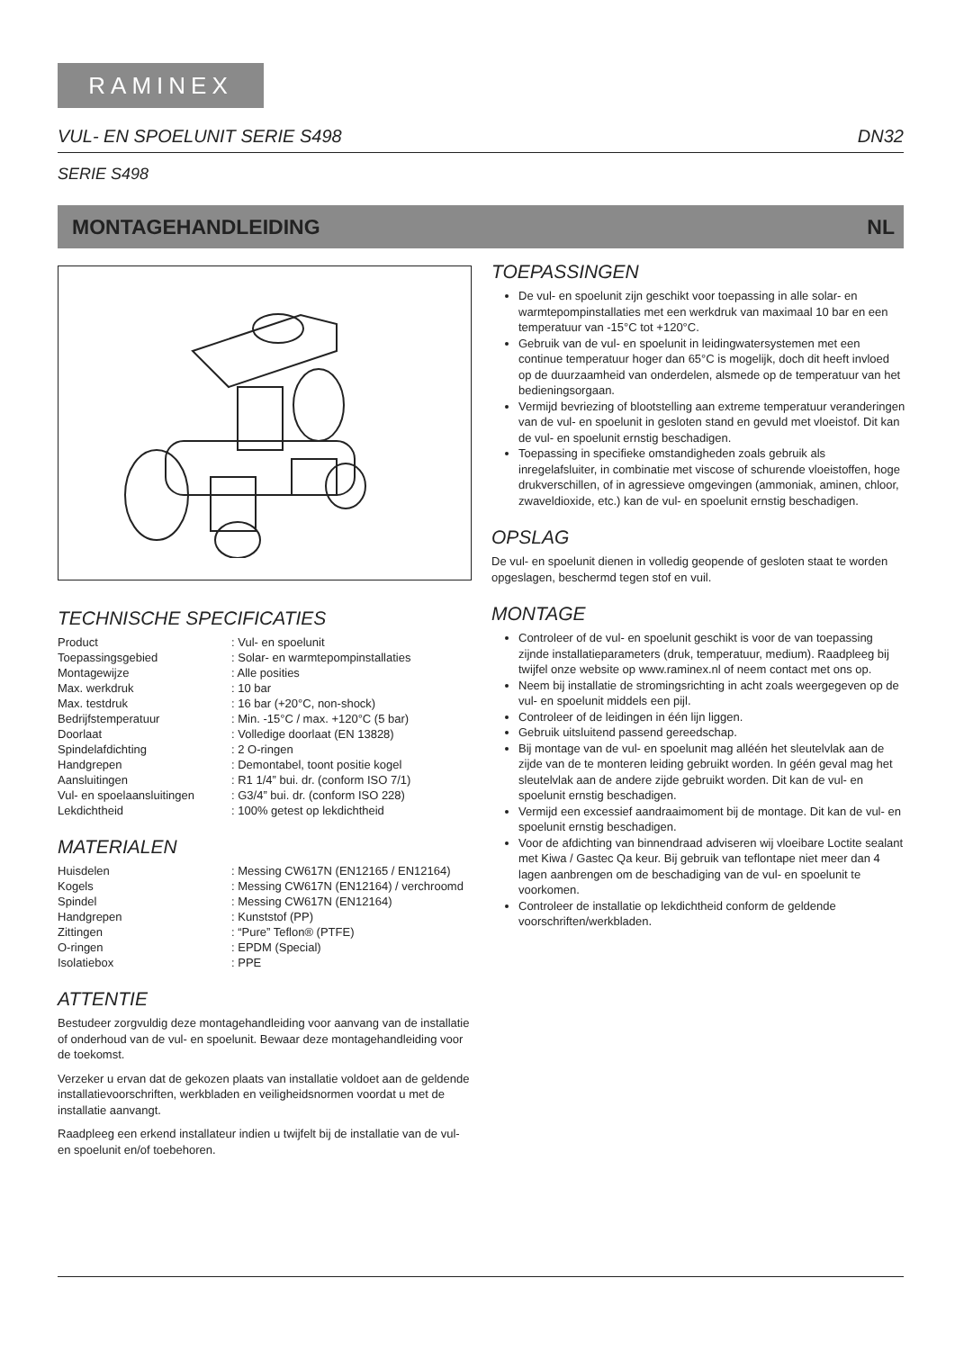RAMINEX
VUL- EN SPOELUNIT SERIE S498 DN32
SERIE S498
MONTAGEHANDLEIDING NL
TECHNISCHE SPECIFICATIES
| Product | : Vul- en spoelunit |
| Toepassingsgebied | : Solar- en warmtepompinstallaties |
| Montagewijze | : Alle posities |
| Max. werkdruk | : 10 bar |
| Max. testdruk | : 16 bar (+20°C, non-shock) |
| Bedrijfstemperatuur | : Min. -15°C / max. +120°C (5 bar) |
| Doorlaat | : Volledige doorlaat (EN 13828) |
| Spindelafdichting | : 2 O-ringen |
| Handgrepen | : Demontabel, toont positie kogel |
| Aansluitingen | : R1 1/4” bui. dr. (conform ISO 7/1) |
| Vul- en spoelaansluitingen | : G3/4” bui. dr. (conform ISO 228) |
| Lekdichtheid | : 100% getest op lekdichtheid |
MATERIALEN
| Huisdelen | : Messing CW617N (EN12165 / EN12164) |
| Kogels | : Messing CW617N (EN12164) / verchroomd |
| Spindel | : Messing CW617N (EN12164) |
| Handgrepen | : Kunststof (PP) |
| Zittingen | : “Pure” Teflon® (PTFE) |
| O-ringen | : EPDM (Special) |
| Isolatiebox | : PPE |
ATTENTIE
Bestudeer zorgvuldig deze montagehandleiding voor aanvang van de installatie of onderhoud van de vul- en spoelunit. Bewaar deze montagehandleiding voor de toekomst.
Verzeker u ervan dat de gekozen plaats van installatie voldoet aan de geldende installatievoorschriften, werkbladen en veiligheidsnormen voordat u met de installatie aanvangt.
Raadpleeg een erkend installateur indien u twijfelt bij de installatie van de vul- en spoelunit en/of toebehoren.
TOEPASSINGEN
De vul- en spoelunit zijn geschikt voor toepassing in alle solar- en warmtepompinstallaties met een werkdruk van maximaal 10 bar en een temperatuur van -15°C tot +120°C.
Gebruik van de vul- en spoelunit in leidingwatersystemen met een continue temperatuur hoger dan 65°C is mogelijk, doch dit heeft invloed op de duurzaamheid van onderdelen, alsmede op de temperatuur van het bedieningsorgaan.
Vermijd bevriezing of blootstelling aan extreme temperatuur veranderingen van de vul- en spoelunit in gesloten stand en gevuld met vloeistof. Dit kan de vul- en spoelunit ernstig beschadigen.
Toepassing in specifieke omstandigheden zoals gebruik als inregelafsluiter, in combinatie met viscose of schurende vloeistoffen, hoge drukverschillen, of in agressieve omgevingen (ammoniak, aminen, chloor, zwaveldioxide, etc.) kan de vul- en spoelunit ernstig beschadigen.
OPSLAG
De vul- en spoelunit dienen in volledig geopende of gesloten staat te worden opgeslagen, beschermd tegen stof en vuil.
MONTAGE
Controleer of de vul- en spoelunit geschikt is voor de van toepassing zijnde installatieparameters (druk, temperatuur, medium). Raadpleeg bij twijfel onze website op www.raminex.nl of neem contact met ons op.
Neem bij installatie de stromingsrichting in acht zoals weergegeven op de vul- en spoelunit middels een pijl.
Controleer of de leidingen in één lijn liggen.
Gebruik uitsluitend passend gereedschap.
Bij montage van de vul- en spoelunit mag alléén het sleutelvlak aan de zijde van de te monteren leiding gebruikt worden. In géén geval mag het sleutelvlak aan de andere zijde gebruikt worden. Dit kan de vul- en spoelunit ernstig beschadigen.
Vermijd een excessief aandraaimoment bij de montage. Dit kan de vul- en spoelunit ernstig beschadigen.
Voor de afdichting van binnendraad adviseren wij vloeibare Loctite sealant met Kiwa / Gastec Qa keur. Bij gebruik van teflontape niet meer dan 4 lagen aanbrengen om de beschadiging van de vul- en spoelunit te voorkomen.
Controleer de installatie op lekdichtheid conform de geldende voorschriften/werkbladen.